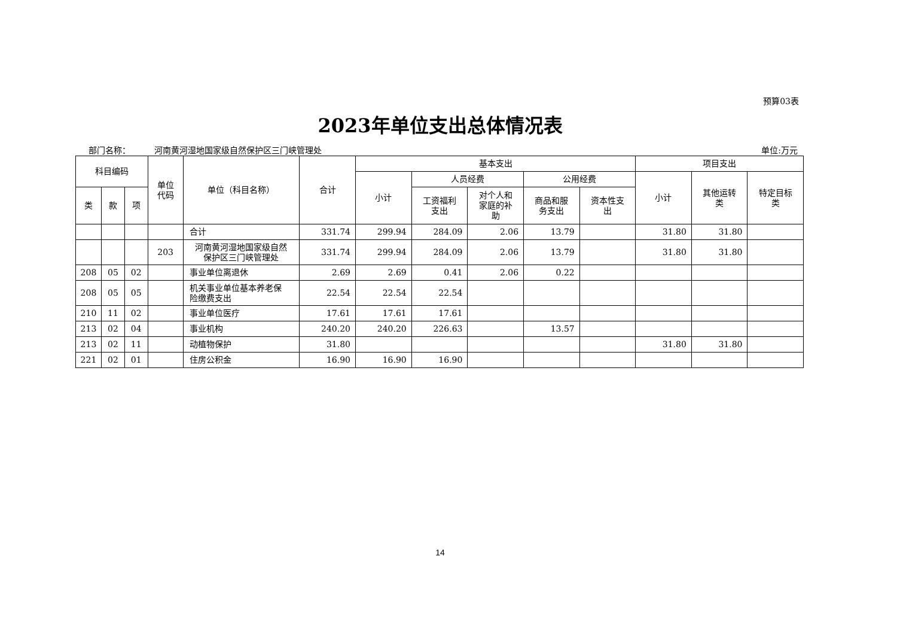预算03表
2023年单位支出总体情况表
部门名称： 河南黄河湿地国家级自然保护区三门峡管理处 单位:万元
| 科目编码 | | | 单位 代码 | 单位（科目名称） | 合计 | 基本支出 | | | | | 项目支出 | | |
| --- | --- | --- | --- | --- | --- | --- | --- | --- | --- | --- | --- | --- | --- |
| | | | | | | 小计 | 人员经费 | | 公用经费 | | 小计 | 其他运转 类 | 特定目标 类 |
| 类 | 款 | 项 | | | | | 工资福利 支出 | 对个人和 家庭的补 助 | 商品和服 务支出 | 资本性支 出 | | | |
| | | | | 合计 | 331.74 | 299.94 | 284.09 | 2.06 | 13.79 | | 31.80 | 31.80 | |
| | | | 203 | 河南黄河湿地国家级自然 保护区三门峡管理处 | 331.74 | 299.94 | 284.09 | 2.06 | 13.79 | | 31.80 | 31.80 | |
| 208 | 05 | 02 | | 事业单位离退休 | 2.69 | 2.69 | 0.41 | 2.06 | 0.22 | | | | |
| 208 | 05 | 05 | | 机关事业单位基本养老保 险缴费支出 | 22.54 | 22.54 | 22.54 | | | | | | |
| 210 | 11 | 02 | | 事业单位医疗 | 17.61 | 17.61 | 17.61 | | | | | | |
| 213 | 02 | 04 | | 事业机构 | 240.20 | 240.20 | 226.63 | | 13.57 | | | | |
| 213 | 02 | 11 | | 动植物保护 | 31.80 | | | | | | 31.80 | 31.80 | |
| 221 | 02 | 01 | | 住房公积金 | 16.90 | 16.90 | 16.90 | | | | | | |
14